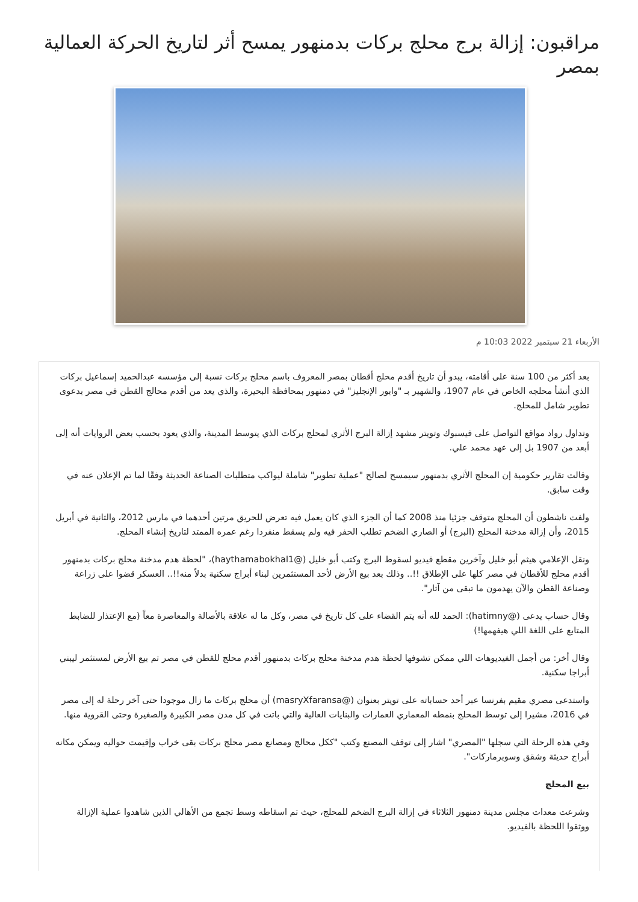مراقبون: إزالة برج محلج بركات بدمنهور يمسح أثر لتاريخ الحركة العمالية بمصر
الأربعاء 21 سبتمبر 2022 10:03 م
بعد أكثر من 100 سنة على أقامته، يبدو أن تاريخ أقدم محلج أقطان بمصر المعروف باسم محلج بركات نسبة إلى مؤسسه عبدالحميد إسماعيل بركات الذي أنشأ محلجه الخاص في عام 1907، والشهير بـ "وابور الإنجليز" في دمنهور بمحافظة البحيرة، والذي يعد من أقدم محالج القطن في مصر بدعوى تطوير شامل للمحلج.
وتداول رواد مواقع التواصل على فيسبوك وتويتر مشهد إزالة البرج الأثري لمحلج بركات الذي يتوسط المدينة، والذي يعود بحسب بعض الروايات أنه إلى أبعد من 1907 بل إلى عهد محمد علي.
وقالت تقارير حكومية إن المحلج الأثري بدمنهور سيمسح لصالح "عملية تطوير" شاملة ليواكب متطلبات الصناعة الحديثة وفقًا لما تم الإعلان عنه في وقت سابق.
ولفت ناشطون أن المحلج متوقف جزئيا منذ 2008 كما أن الجزء الذي كان يعمل فيه تعرض للحريق مرتين أحدهما في مارس 2012، والثانية في أبريل 2015، وأن إزالة مدخنة المحلج (البرج) أو الصاري الضخم تطلب الحفر فيه ولم يسقط منفردا رغم عمره الممتد لتاريخ إنشاء المحلج.
ونقل الإعلامي هيثم أبو خليل وآخرين مقطع فيديو لسقوط البرج وكتب أبو خليل (@haythamabokhal1)، "لحظة هدم مدخنة محلج بركات بدمنهور أقدم محلج للأقطان في مصر كلها على الإطلاق !!.. وذلك بعد بيع الأرض لأحد المستثمرين لبناء أبراج سكنية بدلاً منه!!.. العسكر قضوا على زراعة وصناعة القطن والآن يهدمون ما تبقى من آثار".
وقال حساب يدعى (@hatimny): الحمد لله أنه يتم القضاء على كل تاريخ في مصر، وكل ما له علاقة بالأصالة والمعاصرة معاً (مع الإعتذار للضابط المتابع على اللغة اللي هيفهمها!)
وقال أخر: من أجمل الفيديوهات اللي ممكن تشوفها لحظة هدم مدخنة محلج بركات بدمنهور أقدم محلج للقطن في مصر تم بيع الأرض لمستثمر ليبني أبراجا سكنية.
واستدعى مصري مقيم بفرنسا عبر أحد حساباته على تويتر بعنوان (@masryXfaransa) أن محلج بركات ما زال موجودا حتى آخر رحلة له إلى مصر في 2016، مشيرا إلى توسط المحلج بنمطه المعماري العمارات والبنايات العالية والتي باتت في كل مدن مصر الكبيرة والصغيرة وحتى القروية منها.
وفي هذه الرحلة التي سجلها "المصري" اشار إلى توقف المصنع وكتب "ككل محالج ومصانع مصر محلج بركات بقى خراب وإقيمت حواليه ويمكن مكانه أبراج حديثة وشقق وسوبرماركات".
بيع المحلج
وشرعت معدات مجلس مدينة دمنهور الثلاثاء في إزالة البرج الضخم للمحلج، حيث تم اسقاطه وسط تجمع من الأهالي الذين شاهدوا عملية الإزالة ووثقوا اللحظة بالفيديو.